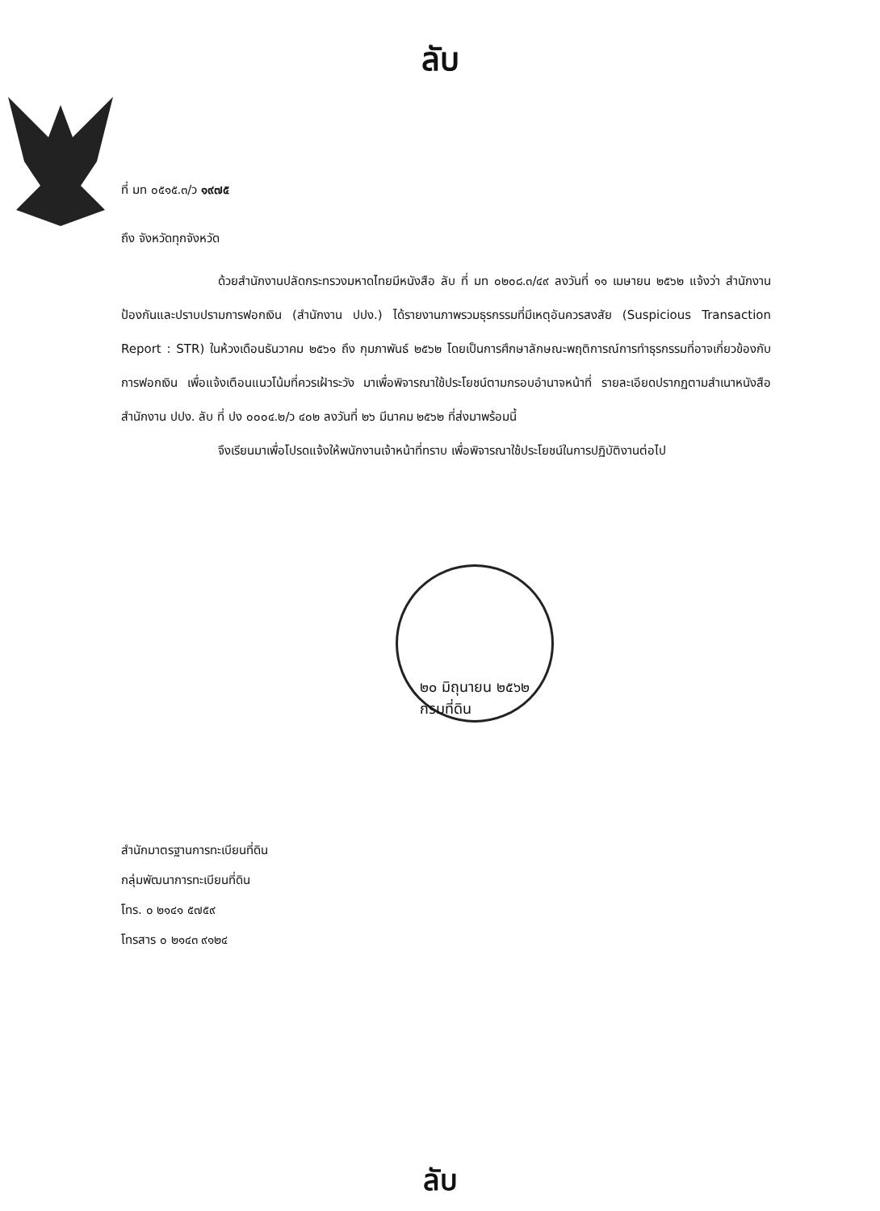ลับ
ที่ มท ๐๕๑๕.๓/ว ๑๙๗๕
ถึง จังหวัดทุกจังหวัด
ด้วยสำนักงานปลัดกระทรวงมหาดไทยมีหนังสือ ลับ ที่ มท ๐๒๐๘.๓/๔๙ ลงวันที่ ๑๑ เมษายน ๒๕๖๒ แจ้งว่า สำนักงานป้องกันและปราบปรามการฟอกเงิน (สำนักงาน ปปง.) ได้รายงานภาพรวมธุรกรรมที่มีเหตุอันควรสงสัย (Suspicious Transaction Report : STR) ในห้วงเดือนธันวาคม ๒๕๖๑ ถึง กุมภาพันธ์ ๒๕๖๒ โดยเป็นการศึกษาลักษณะพฤติการณ์การทำธุรกรรมที่อาจเกี่ยวข้องกับการฟอกเงิน เพื่อแจ้งเตือนแนวโน้มที่ควรเฝ้าระวัง มาเพื่อพิจารณาใช้ประโยชน์ตามกรอบอำนาจหน้าที่ รายละเอียดปรากฏตามสำเนาหนังสือสำนักงาน ปปง. ลับ ที่ ปง ๐๐๐๔.๒/ว ๔๐๒ ลงวันที่ ๒๖ มีนาคม ๒๕๖๒ ที่ส่งมาพร้อมนี้
จึงเรียนมาเพื่อโปรดแจ้งให้พนักงานเจ้าหน้าที่ทราบ เพื่อพิจารณาใช้ประโยชน์ในการปฏิบัติงานต่อไป
๒๐ มิถุนายน ๒๕๖๒
กรมที่ดิน
สำนักมาตรฐานการทะเบียนที่ดิน
กลุ่มพัฒนาการทะเบียนที่ดิน
โทร. ๐ ๒๑๔๑ ๕๗๕๙
โทรสาร ๐ ๒๑๔๓ ๙๑๒๔
ลับ